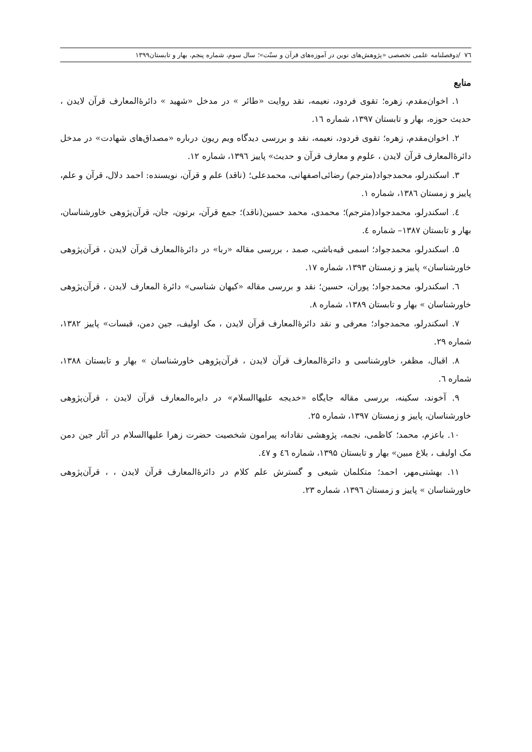٧٦ /دوفصلنامه علمی تخصصی «پژوهش‌های نوین در آموزه‌های قرآن و سنّت»؛ سال سوم، شماره پنجم، بهار و تابستان۱۳۹۹
منابع
۱. اخوان‌مقدم، زهره؛ تقوی فردود، نعیمه، نقد روایت «طائر » در مدخل «شهید » دائرۀالمعارف قرآن لایدن ، حدیث حوزه، بهار و تابستان ۱۳۹۷، شماره ۱٦.
۲. اخوان‌مقدم، زهره؛ تقوی فردود، نعیمه، نقد و بررسی دیدگاه ویم ریون درباره «مصداق‌های شهادت» در مدخل دائرۀالمعارف قرآن لایدن ، علوم و معارف قرآن و حدیث» پاییز ۱۳۹٦، شماره ۱۲.
۳. اسکندرلو، محمدجواد(مترجم) رضائی‌اصفهانی، محمدعلی؛ (ناقد) علم و قرآن، نویسنده: احمد دلال، قرآن و علم، پاییز و زمستان ۱۳۸٦، شماره ۱.
٤. اسکندرلو، محمدجواد(مترجم)؛ محمدی، محمد حسین(ناقد)؛ جمع قرآن، برتون، جان، قرآن‌پژوهی خاورشناسان، بهار و تابستان ۱۳۸۷– شماره ٤.
۵. اسکندرلو، محمدجواد؛ اسمی قیه‌باشی، صمد ، بررسی مقاله «ربا» در دائرۀالمعارف قرآن لایدن ، قرآن‌پژوهی خاورشناسان» پاییز و زمستان ۱۳۹۳، شماره ۱۷.
٦. اسکندرلو، محمدجواد؛ پوران، حسین؛ نقد و بررسی مقاله «کیهان شناسی» دائرۀ المعارف لایدن ، قرآن‌پژوهی خاورشناسان » بهار و تابستان ۱۳۸۹، شماره ۸.
۷. اسکندرلو، محمدجواد؛ معرفی و نقد دائرۀالمعارف قرآن لایدن ، مک اولیف، جین دمن، قبسات» پاییز ۱۳۸۲، شماره ۲۹.
۸. اقبال، مظفر، خاورشناسی و دائرۀالمعارف قرآن لایدن ، قرآن‌پژوهی خاورشناسان » بهار و تابستان ۱۳۸۸، شماره ٦.
۹. آخوند، سکینه، بررسی مقاله جایگاه «خدیجه علیهاالسلام» در دایره‌المعارف قرآن لایدن ، قرآن‌پژوهی خاورشناسان، پاییز و زمستان ۱۳۹۷، شماره ۲۵.
۱۰. باعزم، محمد؛ کاظمی، نجمه، پژوهشی نقادانه پیرامون شخصیت حضرت زهرا علیهاالسلام در آثار جین دمن مک اولیف ، بلاغ مبین» بهار و تابستان ۱۳۹۵، شماره ٤٦ و ٤٧.
۱۱. بهشتی‌مهر، احمد؛ متکلمان شیعی و گسترش علم کلام در دائرۀالمعارف قرآن لایدن ، ، قرآن‌پژوهی خاورشناسان » پاییز و زمستان ۱۳۹٦، شماره ۲۳.